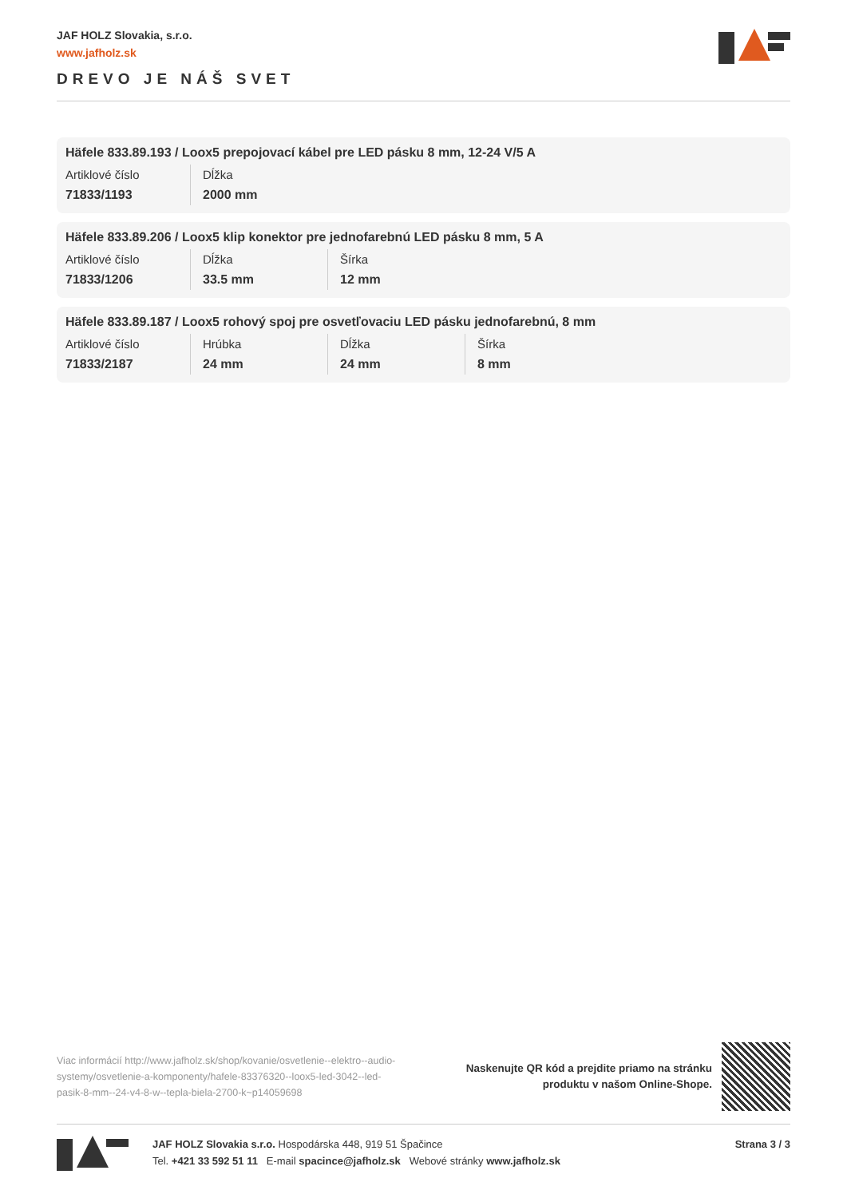JAF HOLZ Slovakia, s.r.o.
www.jafholz.sk
DREVO JE NÁŠ SVET
Häfele 833.89.193 / Loox5 prepojovací kábel pre LED pásku 8 mm, 12-24 V/5 A
| Artiklové číslo | Dĺžka |
| --- | --- |
| 71833/1193 | 2000 mm |
Häfele 833.89.206 / Loox5 klip konektor pre jednofarebnú LED pásku 8 mm, 5 A
| Artiklové číslo | Dĺžka | Šírka |
| --- | --- | --- |
| 71833/1206 | 33.5 mm | 12 mm |
Häfele 833.89.187 / Loox5 rohový spoj pre osvetľovaciu LED pásku jednofarebnú, 8 mm
| Artiklové číslo | Hrúbka | Dĺžka | Šírka |
| --- | --- | --- | --- |
| 71833/2187 | 24 mm | 24 mm | 8 mm |
Viac informácií http://www.jafholz.sk/shop/kovanie/osvetlenie--elektro--audio-systemy/osvetlenie-a-komponenty/hafele-83376320--loox5-led-3042--led-pasik-8-mm--24-v4-8-w--tepla-biela-2700-k~p14059698
Naskenujte QR kód a prejdite priamo na stránku
produktu v našom Online-Shope.
JAF HOLZ Slovakia s.r.o. Hospodárska 448, 919 51 Špačince
Tel. +421 33 592 51 11 E-mail spacince@jafholz.sk Webové stránky www.jafholz.sk
Strana 3 / 3